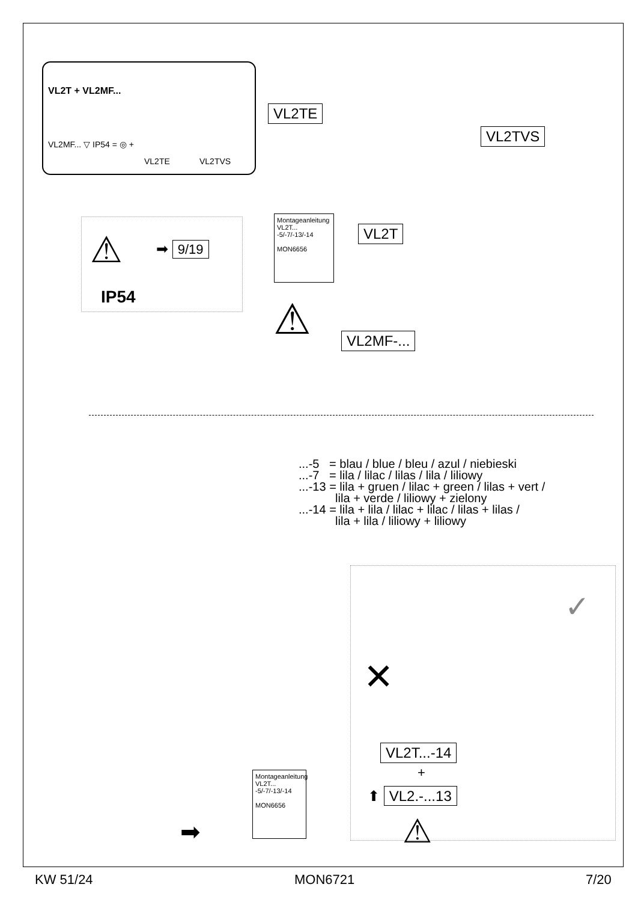VL2T + VL2MF...
VL2MF... ▽ IP54 = ◎ +
VL2TE VL2TVS
VL2TE
VL2TVS
VL2T
Montageanleitung
VL2T...
-5/-7/-13/-14
MON6656
VL2MF-...
⚠ ➡ 9/19
IP54 ⚠
...-5 = blau / blue / bleu / azul / niebieski
...-7 = lila / lilac / lilas / lila / liliowy
...-13 = lila + gruen / lilac + green / lilas + vert /
lila + verde / liliowy + zielony
...-14 = lila + lila / lilac + lilac / lilas + lilas /
lila + lila / liliowy + liliowy
✕
✓
VL2T...-14
+
⬆ VL2.-...13
⚠
Montageanleitung
VL2T...
-5/-7/-13/-14
MON6656
➡
KW 51/24 MON6721 7/20